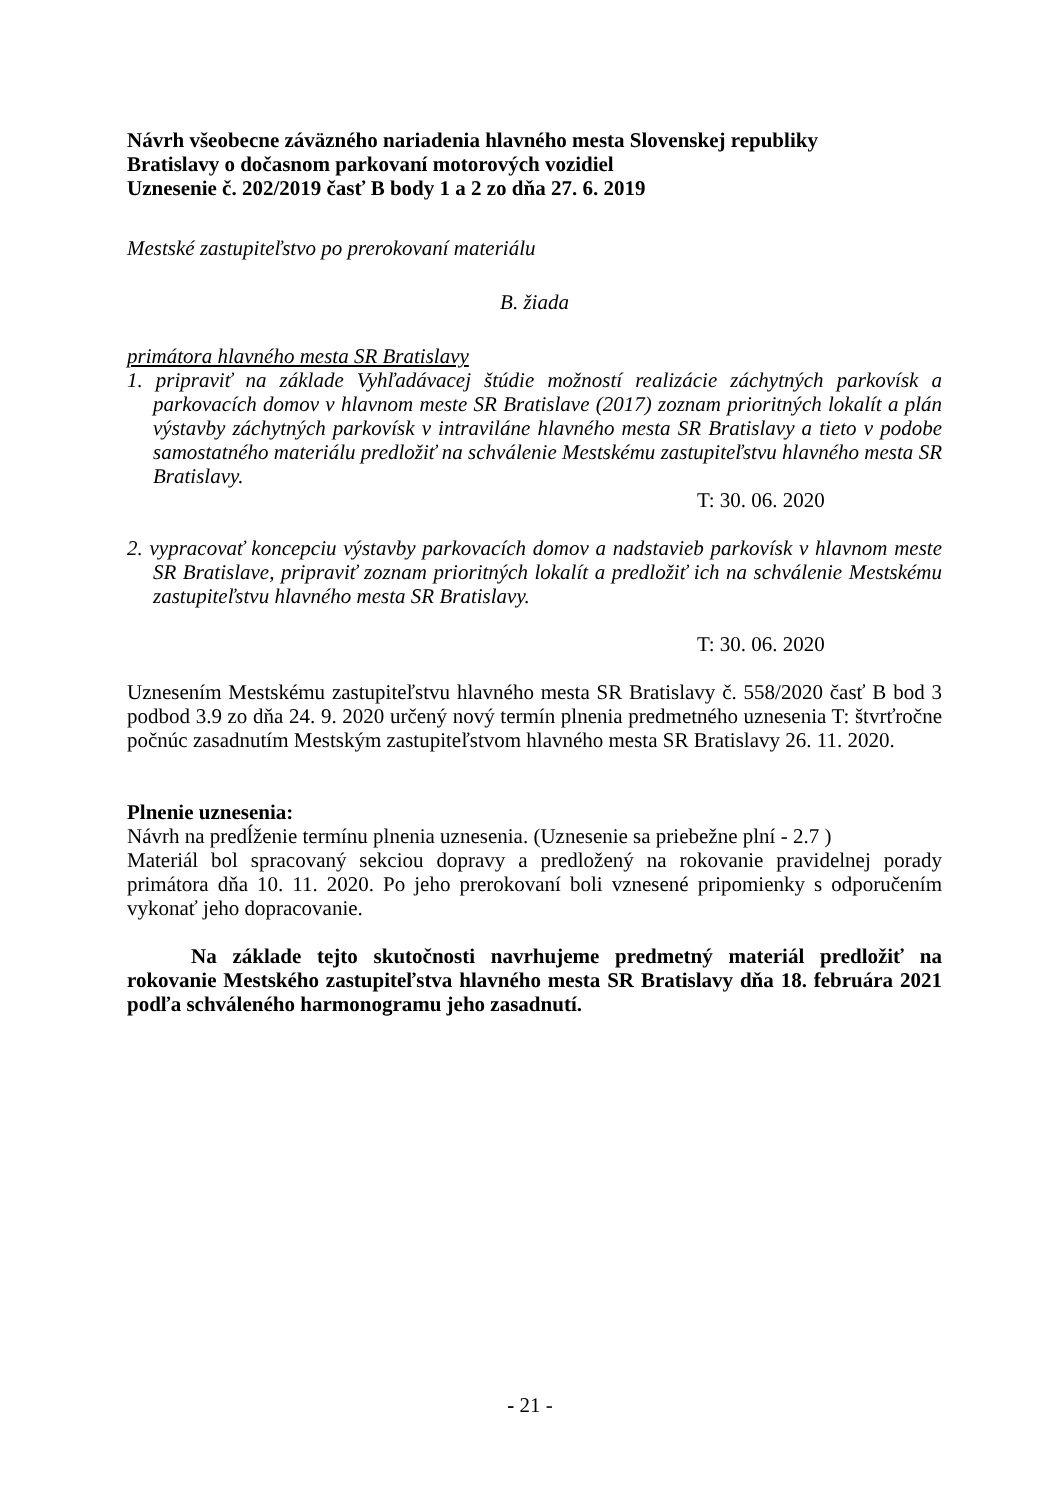Návrh všeobecne záväzného nariadenia hlavného mesta Slovenskej republiky
Bratislavy o dočasnom parkovaní motorových vozidiel
Uznesenie č. 202/2019 časť B body 1 a 2 zo dňa 27. 6. 2019
Mestské zastupiteľstvo po prerokovaní materiálu
B. žiada
primátora hlavného mesta SR Bratislavy
1. pripraviť na základe Vyhľadávacej štúdie možností realizácie záchytných parkovísk a parkovacích domov v hlavnom meste SR Bratislave (2017) zoznam prioritných lokalít a plán výstavby záchytných parkovísk v intraviláne hlavného mesta SR Bratislavy a tieto v podobe samostatného materiálu predložiť na schválenie Mestskému zastupiteľstvu hlavného mesta SR Bratislavy.
T: 30. 06. 2020
2. vypracovať koncepciu výstavby parkovacích domov a nadstavieb parkovísk v hlavnom meste SR Bratislave, pripraviť zoznam prioritných lokalít a predložiť ich na schválenie Mestskému zastupiteľstvu hlavného mesta SR Bratislavy.
T: 30. 06. 2020
Uznesením Mestskému zastupiteľstvu hlavného mesta SR Bratislavy č. 558/2020 časť B bod 3 podbod 3.9 zo dňa 24. 9. 2020 určený nový termín plnenia predmetného uznesenia T: štvrťročne počnúc zasadnutím Mestským zastupiteľstvom hlavného mesta SR Bratislavy 26. 11. 2020.
Plnenie uznesenia:
Návrh na predĺženie termínu plnenia uznesenia. (Uznesenie sa priebežne plní - 2.7 )
Materiál bol spracovaný sekciou dopravy a predložený na rokovanie pravidelnej porady primátora dňa 10. 11. 2020. Po jeho prerokovaní boli vznesené pripomienky s odporučením vykonať jeho dopracovanie.
Na základe tejto skutočnosti navrhujeme predmetný materiál predložiť na rokovanie Mestského zastupiteľstva hlavného mesta SR Bratislavy dňa 18. februára 2021 podľa schváleného harmonogramu jeho zasadnutí.
- 21 -